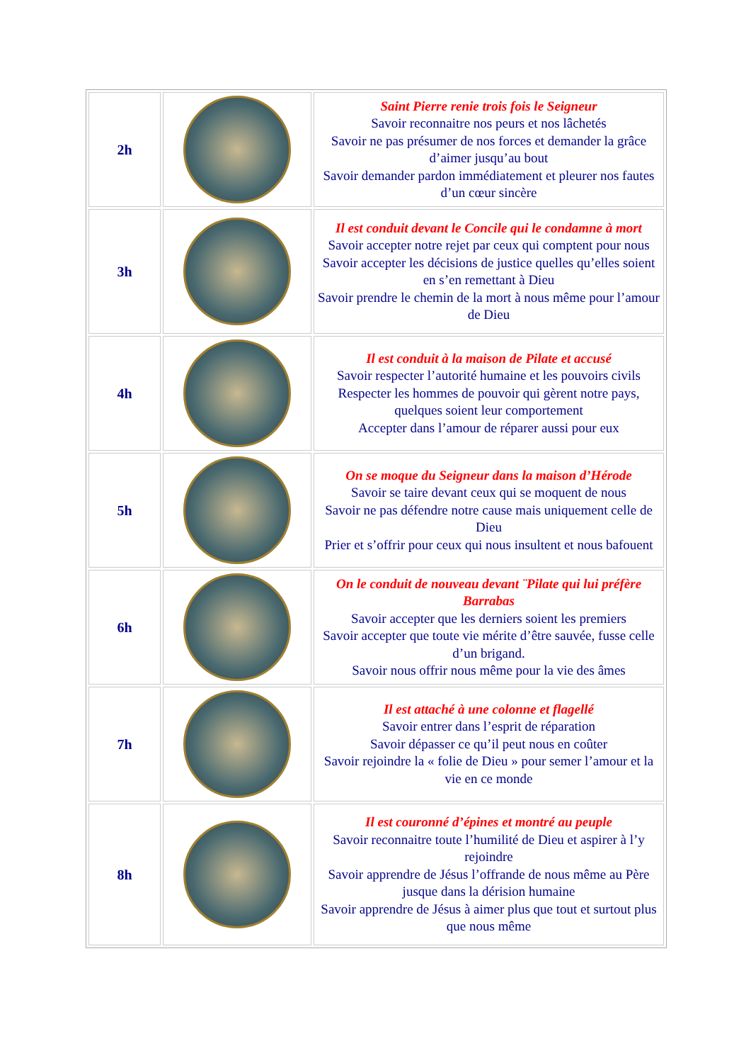| 2h | | Saint Pierre renie trois fois le Seigneur Savoir reconnaitre nos peurs et nos lâchetés Savoir ne pas présumer de nos forces et demander la grâce d’aimer jusqu’au bout Savoir demander pardon immédiatement et pleurer nos fautes d’un cœur sincère |
| 3h | | Il est conduit devant le Concile qui le condamne à mort Savoir accepter notre rejet par ceux qui comptent pour nous Savoir accepter les décisions de justice quelles qu’elles soient en s’en remettant à Dieu Savoir prendre le chemin de la mort à nous même pour l’amour de Dieu |
| 4h | | Il est conduit à la maison de Pilate et accusé Savoir respecter l’autorité humaine et les pouvoirs civils Respecter les hommes de pouvoir qui gèrent notre pays, quelques soient leur comportement Accepter dans l’amour de réparer aussi pour eux |
| 5h | | On se moque du Seigneur dans la maison d’Hérode Savoir se taire devant ceux qui se moquent de nous Savoir ne pas défendre notre cause mais uniquement celle de Dieu Prier et s’offrir pour ceux qui nous insultent et nous bafouent |
| 6h | | On le conduit de nouveau devant ¨Pilate qui lui préfère Barrabas Savoir accepter que les derniers soient les premiers Savoir accepter que toute vie mérite d’être sauvée, fusse celle d’un brigand. Savoir nous offrir nous même pour la vie des âmes |
| 7h | | Il est attaché à une colonne et flagellé Savoir entrer dans l’esprit de réparation Savoir dépasser ce qu’il peut nous en coûter Savoir rejoindre la « folie de Dieu » pour semer l’amour et la vie en ce monde |
| 8h | | Il est couronné d’épines et montré au peuple Savoir reconnaitre toute l’humilité de Dieu et aspirer à l’y rejoindre Savoir apprendre de Jésus l’offrande de nous même au Père jusque dans la dérision humaine Savoir apprendre de Jésus à aimer plus que tout et surtout plus que nous même |